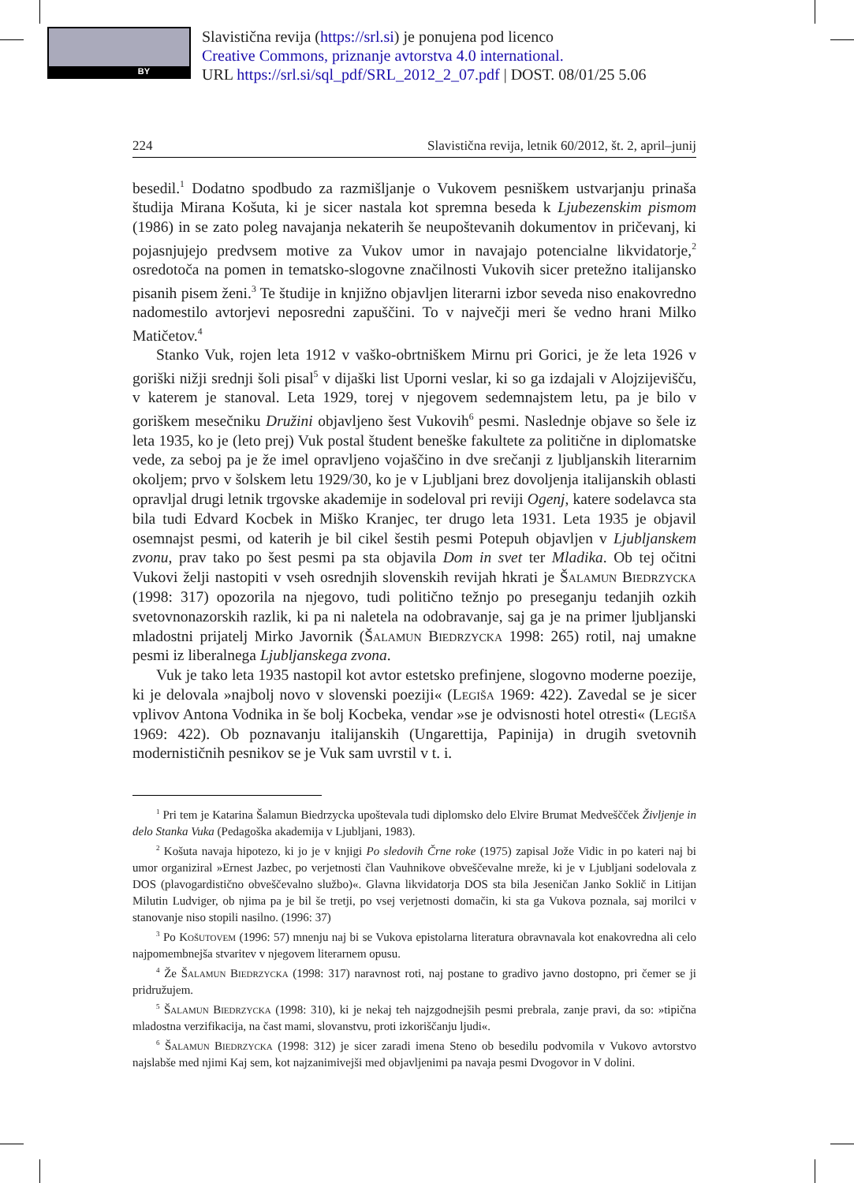BY
Slavistična revija (https://srl.si) je ponujena pod licenco
Creative Commons, priznanje avtorstva 4.0 international.
URL https://srl.si/sql_pdf/SRL_2012_2_07.pdf | DOST. 08/01/25 5.06
224 Slavistična revija, letnik 60/2012, št. 2, april–junij
besedil.<sup>1</sup> Dodatno spodbudo za razmišljanje o Vukovem pesniškem ustvarjanju prinaša študija Mirana Košuta, ki je sicer nastala kot spremna beseda k Ljubezenskim pismom (1986) in se zato poleg navajanja nekaterih še neupoštevanih dokumentov in pričevanj, ki pojasnjujejo predvsem motive za Vukov umor in navajajo potencialne likvidatorje,<sup>2</sup> osredotoča na pomen in tematsko-slogovne značilnosti Vukovih sicer pretežno italijansko pisanih pisem ženi.<sup>3</sup> Te študije in knjižno objavljen literarni izbor seveda niso enakovredno nadomestilo avtorjevi neposredni zapuščini. To v največji meri še vedno hrani Milko Matičetov.<sup>4</sup>
Stanko Vuk, rojen leta 1912 v vaško-obrtniškem Mirnu pri Gorici, je že leta 1926 v goriški nižji srednji šoli pisal<sup>5</sup> v dijaški list Uporni veslar, ki so ga izdajali v Alojzijevišču, v katerem je stanoval. Leta 1929, torej v njegovem sedemnajstem letu, pa je bilo v goriškem mesečniku Družini objavljeno šest Vukovih<sup>6</sup> pesmi. Naslednje objave so šele iz leta 1935, ko je (leto prej) Vuk postal študent beneške fakultete za politične in diplomatske vede, za seboj pa je že imel opravljeno vojaščino in dve srečanji z ljubljanskih literarnim okoljem; prvo v šolskem letu 1929/30, ko je v Ljubljani brez dovoljenja italijanskih oblasti opravljal drugi letnik trgovske akademije in sodeloval pri reviji Ogenj, katere sodelavca sta bila tudi Edvard Kocbek in Miško Kranjec, ter drugo leta 1931. Leta 1935 je objavil osemnajst pesmi, od katerih je bil cikel šestih pesmi Potepuh objavljen v Ljubljanskem zvonu, prav tako po šest pesmi pa sta objavila Dom in svet ter Mladika. Ob tej očitni Vukovi želji nastopiti v vseh osrednjih slovenskih revijah hkrati je Šalamun Biedrzycka (1998: 317) opozorila na njegovo, tudi politično težnjo po preseganju tedanjih ozkih svetovnonazorskih razlik, ki pa ni naletela na odobravanje, saj ga je na primer ljubljanski mladostni prijatelj Mirko Javornik (Šalamun Biedrzycka 1998: 265) rotil, naj umakne pesmi iz liberalnega Ljubljanskega zvona.
Vuk je tako leta 1935 nastopil kot avtor estetsko prefinjene, slogovno moderne poezije, ki je delovala »najbolj novo v slovenski poeziji« (Legiša 1969: 422). Zavedal se je sicer vplivov Antona Vodnika in še bolj Kocbeka, vendar »se je odvisnosti hotel otresti« (Legiša 1969: 422). Ob poznavanju italijanskih (Ungarettija, Papinija) in drugih svetovnih modernističnih pesnikov se je Vuk sam uvrstil v t. i.
<sup>1</sup> Pri tem je Katarina Šalamun Biedrzycka upoštevala tudi diplomsko delo Elvire Brumat Medveščček Življenje in delo Stanka Vuka (Pedagoška akademija v Ljubljani, 1983).
<sup>2</sup> Košuta navaja hipotezo, ki jo je v knjigi Po sledovih Črne roke (1975) zapisal Jože Vidic in po kateri naj bi umor organiziral »Ernest Jazbec, po verjetnosti član Vauhnikove obveščevalne mreže, ki je v Ljubljani sodelovala z DOS (plavogardistično obveščevalno službo)«. Glavna likvidatorja DOS sta bila Jeseničan Janko Soklič in Litijan Milutin Ludviger, ob njima pa je bil še tretji, po vsej verjetnosti domačin, ki sta ga Vukova poznala, saj morilci v stanovanje niso stopili nasilno. (1996: 37)
<sup>3</sup> Po Košutovem (1996: 57) mnenju naj bi se Vukova epistolarna literatura obravnavala kot enakovredna ali celo najpomembnejša stvaritev v njegovem literarnem opusu.
<sup>4</sup> Že Šalamun Biedrzycka (1998: 317) naravnost roti, naj postane to gradivo javno dostopno, pri čemer se ji pridružujem.
<sup>5</sup> Šalamun Biedrzycka (1998: 310), ki je nekaj teh najzgodnejših pesmi prebrala, zanje pravi, da so: »tipična mladostna verzifikacija, na čast mami, slovanstvu, proti izkoriščanju ljudi«.
<sup>6</sup> Šalamun Biedrzycka (1998: 312) je sicer zaradi imena Steno ob besedilu podvomila v Vukovo avtorstvo najslabše med njimi Kaj sem, kot najzanimivejši med objavljenimi pa navaja pesmi Dvogovor in V dolini.